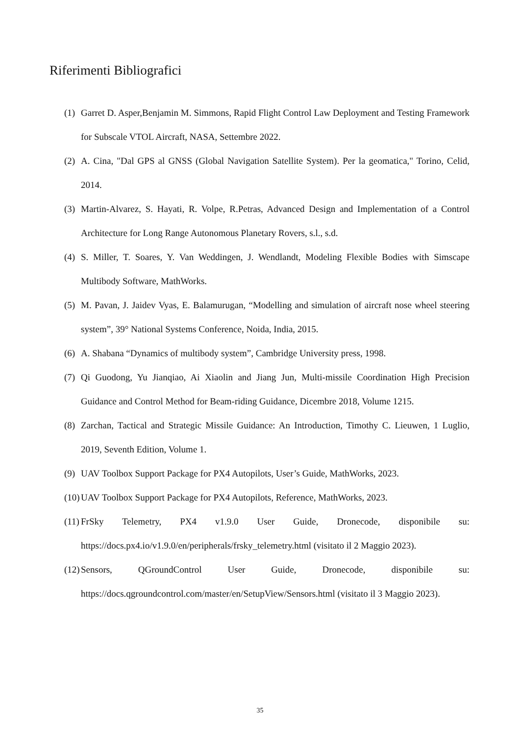Riferimenti Bibliografici
(1) Garret D. Asper,Benjamin M. Simmons, Rapid Flight Control Law Deployment and Testing Framework for Subscale VTOL Aircraft, NASA, Settembre 2022.
(2) A. Cina, "Dal GPS al GNSS (Global Navigation Satellite System). Per la geomatica," Torino, Celid, 2014.
(3) Martin-Alvarez, S. Hayati, R. Volpe, R.Petras, Advanced Design and Implementation of a Control Architecture for Long Range Autonomous Planetary Rovers, s.l., s.d.
(4) S. Miller, T. Soares, Y. Van Weddingen, J. Wendlandt, Modeling Flexible Bodies with Simscape Multibody Software, MathWorks.
(5) M. Pavan, J. Jaidev Vyas, E. Balamurugan, “Modelling and simulation of aircraft nose wheel steering system”, 39° National Systems Conference, Noida, India, 2015.
(6) A. Shabana “Dynamics of multibody system”, Cambridge University press, 1998.
(7) Qi Guodong, Yu Jianqiao, Ai Xiaolin and Jiang Jun, Multi-missile Coordination High Precision Guidance and Control Method for Beam-riding Guidance, Dicembre 2018, Volume 1215.
(8) Zarchan, Tactical and Strategic Missile Guidance: An Introduction, Timothy C. Lieuwen, 1 Luglio, 2019, Seventh Edition, Volume 1.
(9) UAV Toolbox Support Package for PX4 Autopilots, User’s Guide, MathWorks, 2023.
(10) UAV Toolbox Support Package for PX4 Autopilots, Reference, MathWorks, 2023.
(11) FrSky Telemetry, PX4 v1.9.0 User Guide, Dronecode, disponibile su: https://docs.px4.io/v1.9.0/en/peripherals/frsky_telemetry.html (visitato il 2 Maggio 2023).
(12) Sensors, QGroundControl User Guide, Dronecode, disponibile su: https://docs.qgroundcontrol.com/master/en/SetupView/Sensors.html (visitato il 3 Maggio 2023).
35